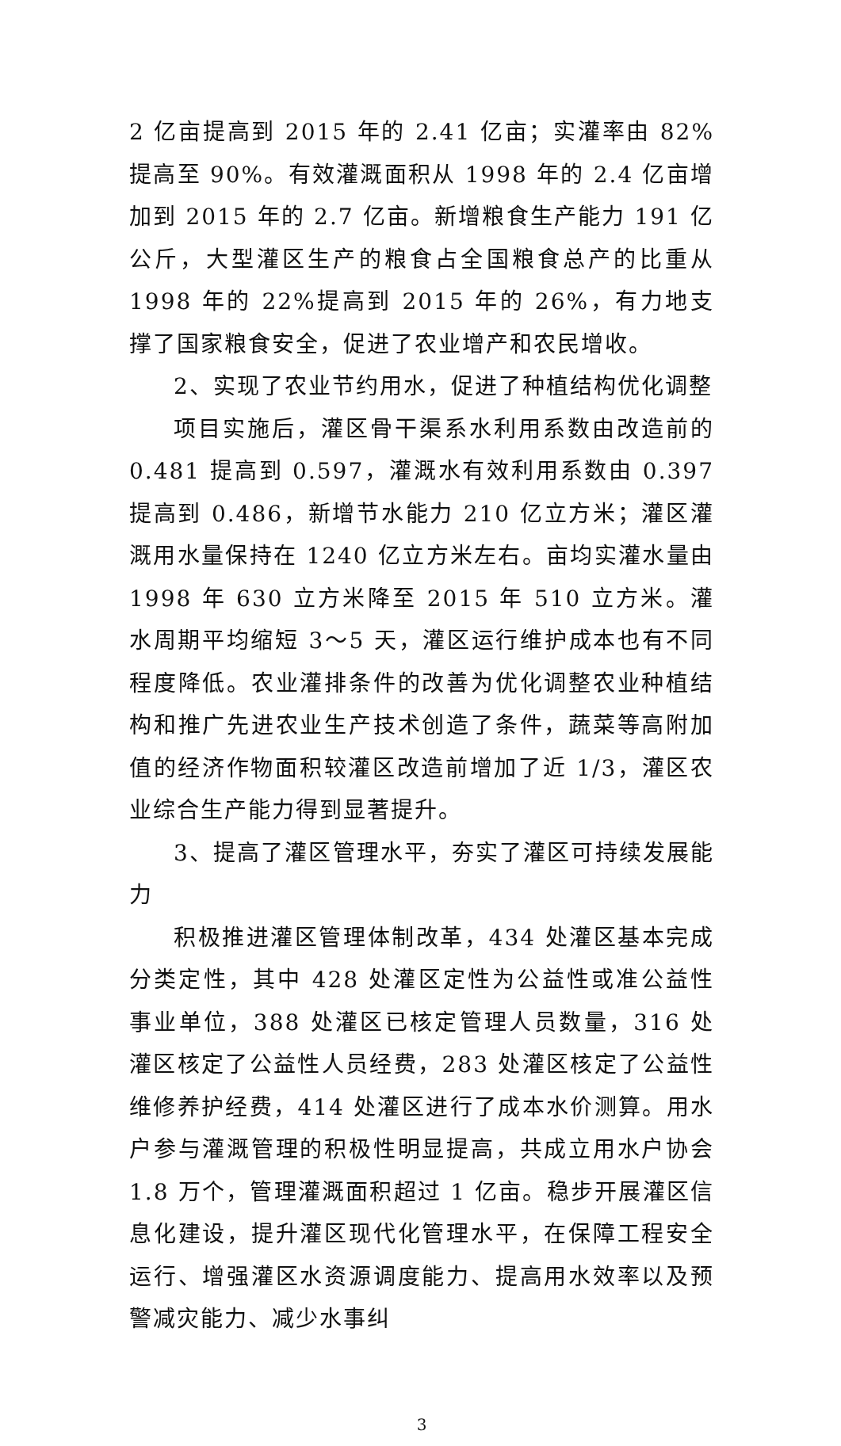2 亿亩提高到 2015 年的 2.41 亿亩；实灌率由 82%提高至 90%。有效灌溉面积从 1998 年的 2.4 亿亩增加到 2015 年的 2.7 亿亩。新增粮食生产能力 191 亿公斤，大型灌区生产的粮食占全国粮食总产的比重从 1998 年的 22%提高到 2015 年的 26%，有力地支撑了国家粮食安全，促进了农业增产和农民增收。
2、实现了农业节约用水，促进了种植结构优化调整
项目实施后，灌区骨干渠系水利用系数由改造前的 0.481 提高到 0.597，灌溉水有效利用系数由 0.397 提高到 0.486，新增节水能力 210 亿立方米；灌区灌溉用水量保持在 1240 亿立方米左右。亩均实灌水量由 1998 年 630 立方米降至 2015 年 510 立方米。灌水周期平均缩短 3～5 天，灌区运行维护成本也有不同程度降低。农业灌排条件的改善为优化调整农业种植结构和推广先进农业生产技术创造了条件，蔬菜等高附加值的经济作物面积较灌区改造前增加了近 1/3，灌区农业综合生产能力得到显著提升。
3、提高了灌区管理水平，夯实了灌区可持续发展能力
积极推进灌区管理体制改革，434 处灌区基本完成分类定性，其中 428 处灌区定性为公益性或准公益性事业单位，388 处灌区已核定管理人员数量，316 处灌区核定了公益性人员经费，283 处灌区核定了公益性维修养护经费，414 处灌区进行了成本水价测算。用水户参与灌溉管理的积极性明显提高，共成立用水户协会 1.8 万个，管理灌溉面积超过 1 亿亩。稳步开展灌区信息化建设，提升灌区现代化管理水平，在保障工程安全运行、增强灌区水资源调度能力、提高用水效率以及预警减灾能力、减少水事纠
3